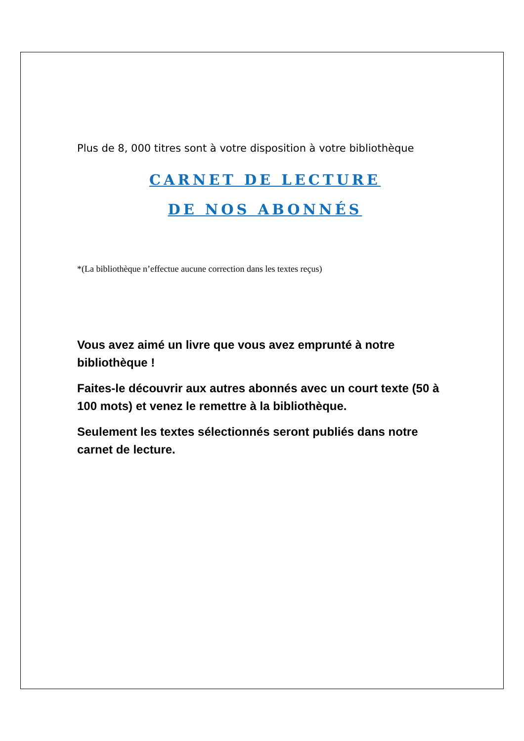Plus de 8, 000 titres sont à votre disposition à votre bibliothèque
CARNET DE LECTURE
DE NOS ABONNÉS
*(La bibliothèque n’effectue aucune correction dans les textes reçus)
Vous avez aimé un livre que vous avez emprunté à notre bibliothèque !
Faites-le découvrir aux autres abonnés avec un court texte (50 à 100 mots) et venez le remettre à la bibliothèque.
Seulement les textes sélectionnés seront publiés dans notre carnet de lecture.